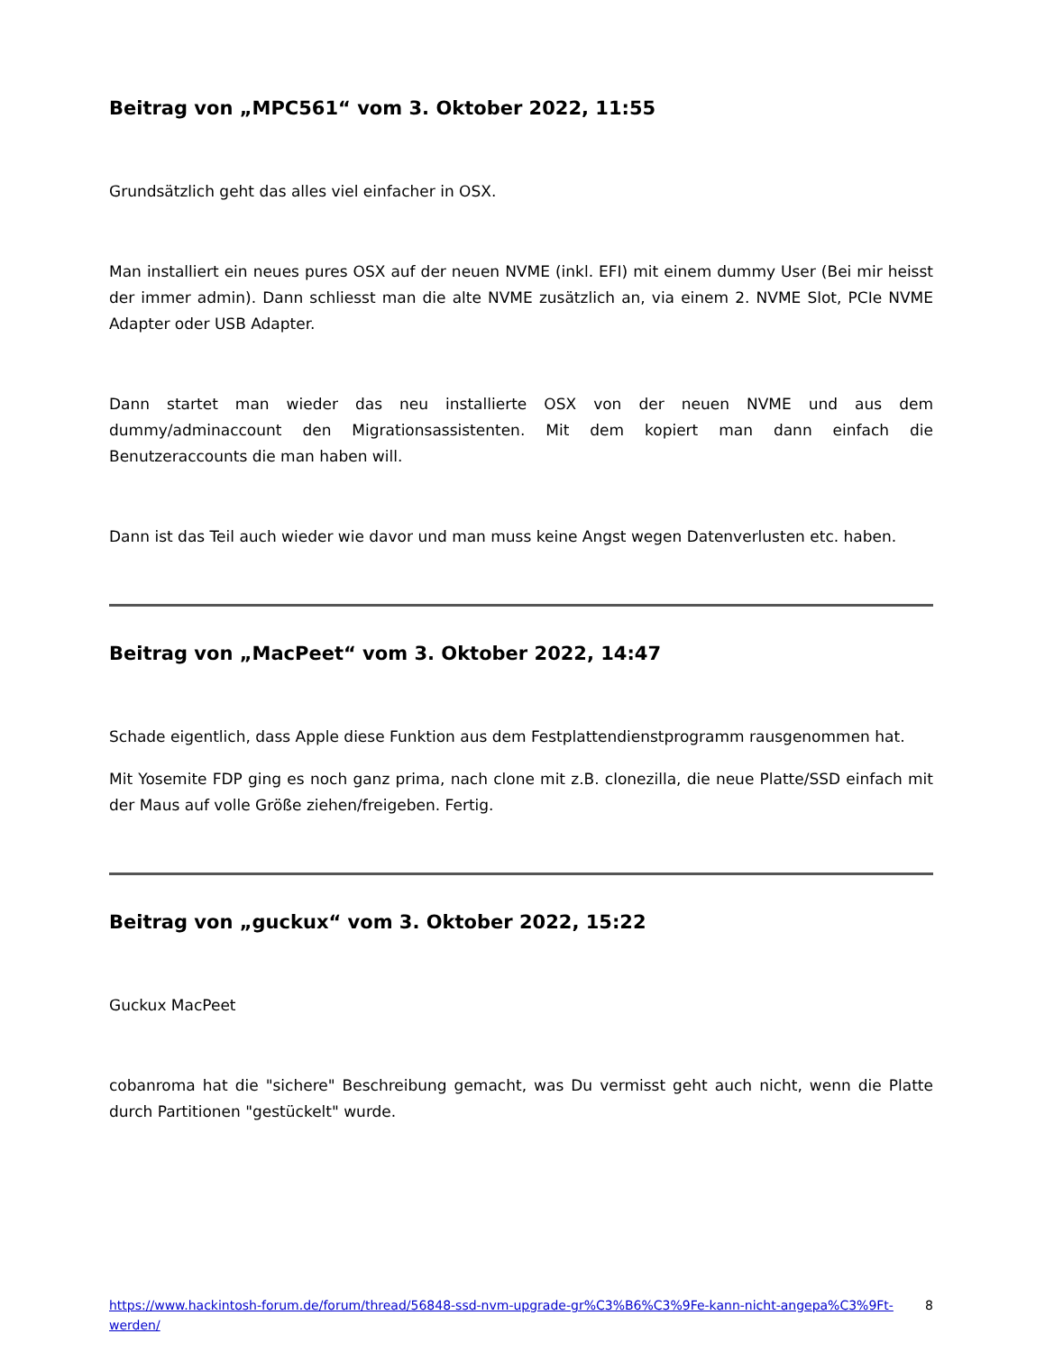Beitrag von „MPC561“ vom 3. Oktober 2022, 11:55
Grundsätzlich geht das alles viel einfacher in OSX.
Man installiert ein neues pures OSX auf der neuen NVME (inkl. EFI) mit einem dummy User (Bei mir heisst der immer admin). Dann schliesst man die alte NVME zusätzlich an, via einem 2. NVME Slot, PCIe NVME Adapter oder USB Adapter.
Dann startet man wieder das neu installierte OSX von der neuen NVME und aus dem dummy/adminaccount den Migrationsassistenten. Mit dem kopiert man dann einfach die Benutzeraccounts die man haben will.
Dann ist das Teil auch wieder wie davor und man muss keine Angst wegen Datenverlusten etc. haben.
Beitrag von „MacPeet“ vom 3. Oktober 2022, 14:47
Schade eigentlich, dass Apple diese Funktion aus dem Festplattendienstprogramm rausgenommen hat.
Mit Yosemite FDP ging es noch ganz prima, nach clone mit z.B. clonezilla, die neue Platte/SSD einfach mit der Maus auf volle Größe ziehen/freigeben. Fertig.
Beitrag von „guckux“ vom 3. Oktober 2022, 15:22
Guckux MacPeet
cobanroma hat die "sichere" Beschreibung gemacht, was Du vermisst geht auch nicht, wenn die Platte durch Partitionen "gestückelt" wurde.
https://www.hackintosh-forum.de/forum/thread/56848-ssd-nvm-upgrade-gr%C3%B6%C3%9Fe-kann-nicht-angepa%C3%9Ft-werden/ 8